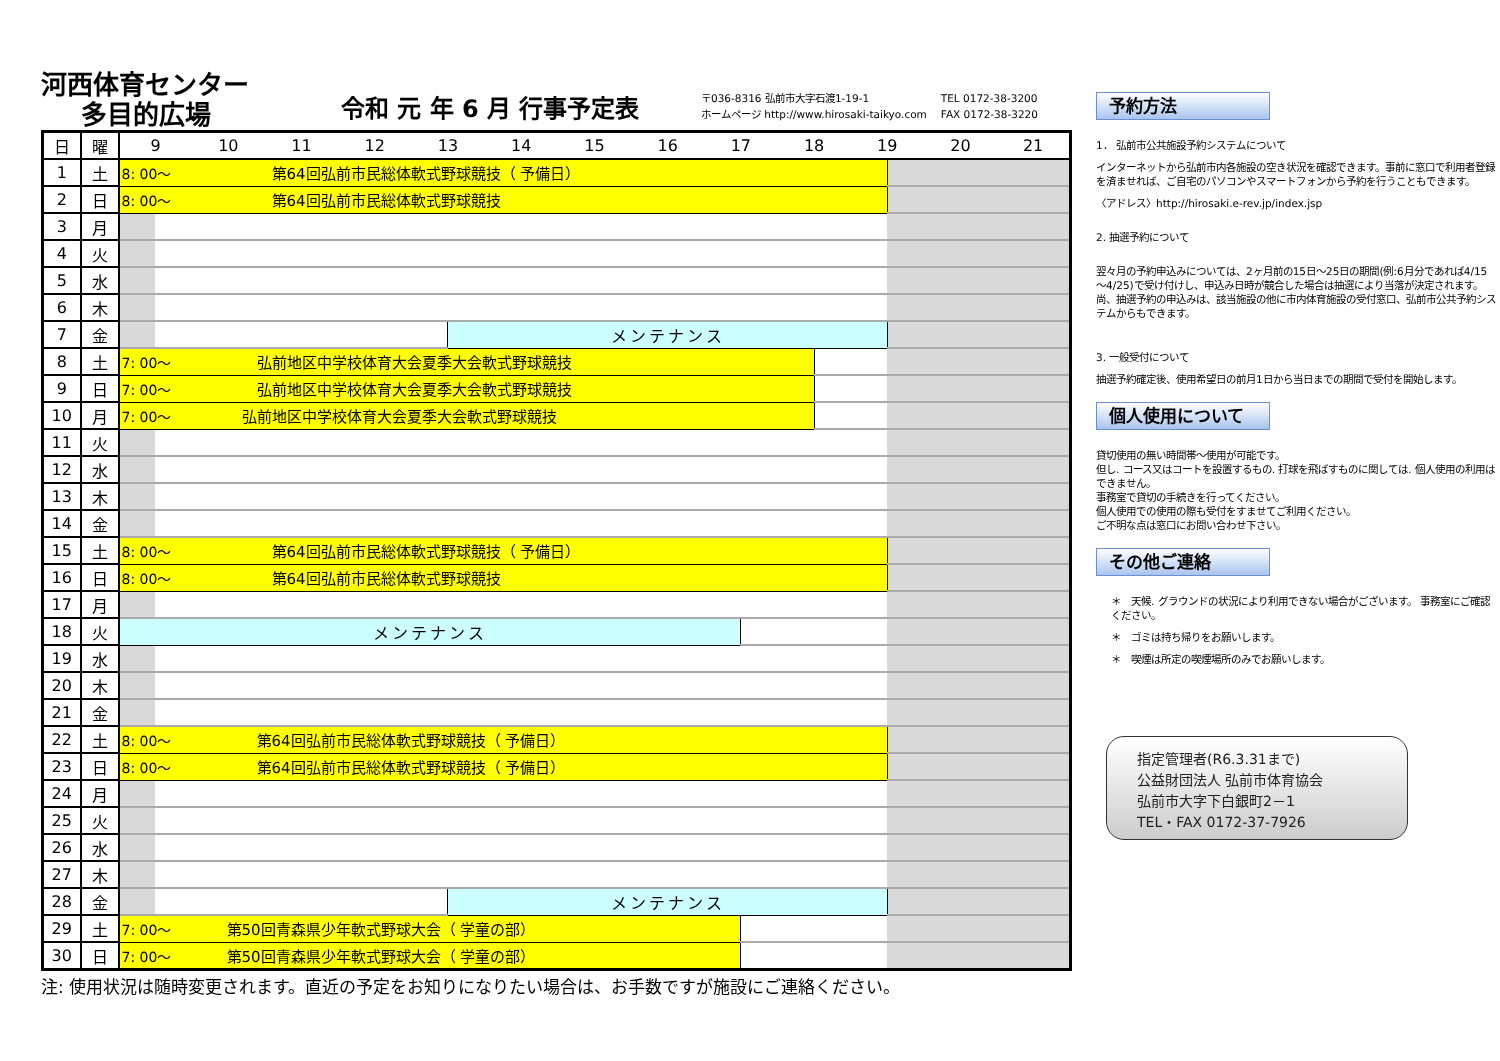河西体育センター
多目的広場
令和 元 年 6 月 行事予定表
〒036-8316 弘前市大字石渡1-19-1
ホームページ http://www.hirosaki-taikyo.com
TEL 0172-38-3200
FAX 0172-38-3220
| 日 | 曜 | 9 | | 10 | 11 | 12 | 13 | | 14 | 15 | 16 | 17 | | 18 | | 19 | | 20 | 21 |
| --- | --- | --- | --- | --- | --- | --- | --- | --- | --- | --- | --- | --- | --- | --- | --- | --- | --- | --- | --- |
| 1 | 土 | 8: 00～ 第64回弘前市民総体軟式野球競技（ 予備日） | | | | | | | | | | | | | | | | | |
| 2 | 日 | 8: 00～ 第64回弘前市民総体軟式野球競技 | | | | | | | | | | | | | | | | | |
| 3 | 月 | | | | | | | | | | | | | | | | | | |
| 4 | 火 | | | | | | | | | | | | | | | | | | |
| 5 | 水 | | | | | | | | | | | | | | | | | | |
| 6 | 木 | | | | | | | | | | | | | | | | | | |
| 7 | 金 | | | | | | | メンテナンス | | | | | | | | | | | |
| 8 | 土 | 7: 00～ 弘前地区中学校体育大会夏季大会軟式野球競技 | | | | | | | | | | | | | | | | | |
| 9 | 日 | 7: 00～ 弘前地区中学校体育大会夏季大会軟式野球競技 | | | | | | | | | | | | | | | | | |
| 10 | 月 | 7: 00～ 弘前地区中学校体育大会夏季大会軟式野球競技 | | | | | | | | | | | | | | | | | |
| 11 | 火 | | | | | | | | | | | | | | | | | | |
| 12 | 水 | | | | | | | | | | | | | | | | | | |
| 13 | 木 | | | | | | | | | | | | | | | | | | |
| 14 | 金 | | | | | | | | | | | | | | | | | | |
| 15 | 土 | 8: 00～ 第64回弘前市民総体軟式野球競技（ 予備日） | | | | | | | | | | | | | | | | | |
| 16 | 日 | 8: 00～ 第64回弘前市民総体軟式野球競技 | | | | | | | | | | | | | | | | | |
| 17 | 月 | | | | | | | | | | | | | | | | | | |
| 18 | 火 | メンテナンス | | | | | | | | | | | | | | | | | |
| 19 | 水 | | | | | | | | | | | | | | | | | | |
| 20 | 木 | | | | | | | | | | | | | | | | | | |
| 21 | 金 | | | | | | | | | | | | | | | | | | |
| 22 | 土 | 8: 00～ 第64回弘前市民総体軟式野球競技（ 予備日） | | | | | | | | | | | | | | | | | |
| 23 | 日 | 8: 00～ 第64回弘前市民総体軟式野球競技（ 予備日） | | | | | | | | | | | | | | | | | |
| 24 | 月 | | | | | | | | | | | | | | | | | | |
| 25 | 火 | | | | | | | | | | | | | | | | | | |
| 26 | 水 | | | | | | | | | | | | | | | | | | |
| 27 | 木 | | | | | | | | | | | | | | | | | | |
| 28 | 金 | | | | | | | メンテナンス | | | | | | | | | | | |
| 29 | 土 | 7: 00～ 第50回青森県少年軟式野球大会（ 学童の部） | | | | | | | | | | | | | | | | | |
| 30 | 日 | 7: 00～ 第50回青森県少年軟式野球大会（ 学童の部） | | | | | | | | | | | | | | | | | |
注: 使用状況は随時変更されます。直近の予定をお知りになりたい場合は、お手数ですが施設にご連絡ください。
予約方法
1． 弘前市公共施設予約システムについて
インターネットから弘前市内各施設の空き状況を確認できます。事前に窓口で利用者登録を済ませれば、ご自宅のパソコンやスマートフォンから予約を行うこともできます。
〈アドレス〉http://hirosaki.e-rev.jp/index.jsp
2. 抽選予約について
翌々月の予約申込みについては、2ヶ月前の15日～25日の期間(例:6月分であれば4/15～4/25)で受け付けし、申込み日時が競合した場合は抽選により当落が決定されます。尚、抽選予約の申込みは、該当施設の他に市内体育施設の受付窓口、弘前市公共予約システムからもできます。
3. 一般受付について
抽選予約確定後、使用希望日の前月1日から当日までの期間で受付を開始します。
個人使用について
貸切使用の無い時間帯～使用が可能です。
但し. コース又はコートを設置するもの. 打球を飛ばすものに関しては. 個人使用の利用はできません。
事務室で貸切の手続きを行ってください。
個人使用での使用の際も受付をすませてご利用ください。
ご不明な点は窓口にお問い合わせ下さい。
その他ご連絡
＊　天候. グラウンドの状況により利用できない場合がございます。 事務室にご確認ください。
＊　ゴミは持ち帰りをお願いします。
＊　喫煙は所定の喫煙場所のみでお願いします。
指定管理者(R6.3.31まで)
公益財団法人 弘前市体育協会
弘前市大字下白銀町2－1
TEL・FAX 0172-37-7926